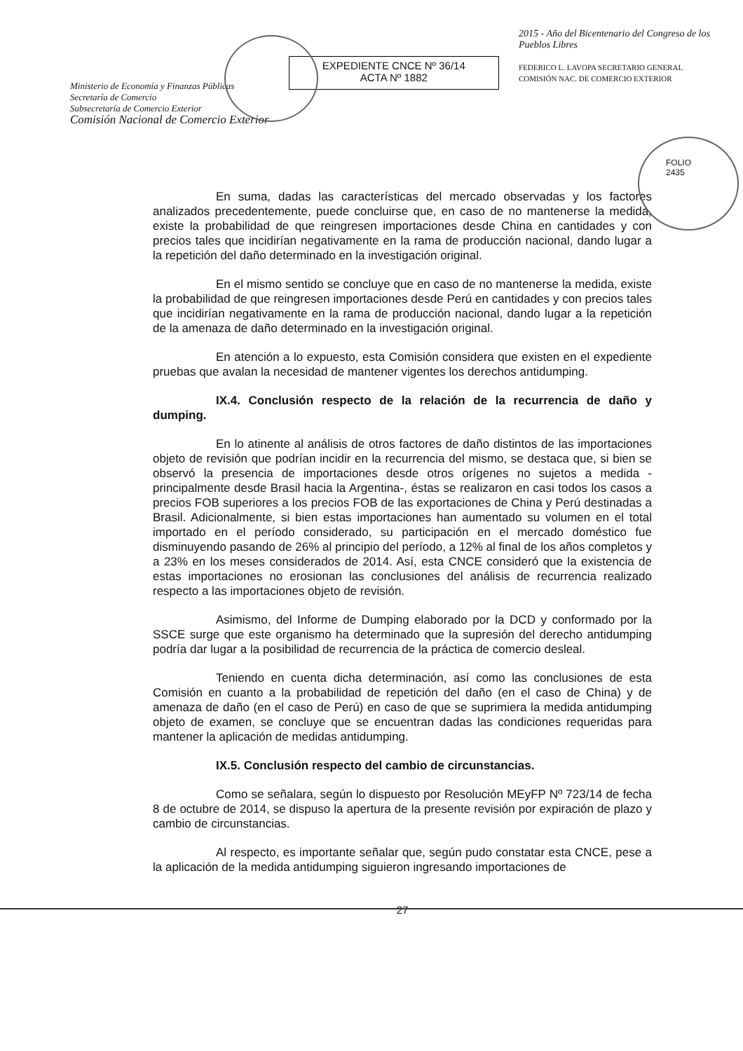Ministerio de Economía y Finanzas Públicas
Secretaría de Comercio
Subsecretaría de Comercio Exterior
Comisión Nacional de Comercio Exterior
EXPEDIENTE CNCE Nº 36/14
ACTA Nº 1882
2015 - Año del Bicentenario del Congreso de los Pueblos Libres
FEDERICO L. LAVOPA SECRETARIO GENERAL COMISIÓN NAC. DE COMERCIO EXTERIOR
FOLIO
2435
En suma, dadas las características del mercado observadas y los factores analizados precedentemente, puede concluirse que, en caso de no mantenerse la medida, existe la probabilidad de que reingresen importaciones desde China en cantidades y con precios tales que incidirían negativamente en la rama de producción nacional, dando lugar a la repetición del daño determinado en la investigación original.
En el mismo sentido se concluye que en caso de no mantenerse la medida, existe la probabilidad de que reingresen importaciones desde Perú en cantidades y con precios tales que incidirían negativamente en la rama de producción nacional, dando lugar a la repetición de la amenaza de daño determinado en la investigación original.
En atención a lo expuesto, esta Comisión considera que existen en el expediente pruebas que avalan la necesidad de mantener vigentes los derechos antidumping.
IX.4. Conclusión respecto de la relación de la recurrencia de daño y dumping.
En lo atinente al análisis de otros factores de daño distintos de las importaciones objeto de revisión que podrían incidir en la recurrencia del mismo, se destaca que, si bien se observó la presencia de importaciones desde otros orígenes no sujetos a medida -principalmente desde Brasil hacia la Argentina-, éstas se realizaron en casi todos los casos a precios FOB superiores a los precios FOB de las exportaciones de China y Perú destinadas a Brasil. Adicionalmente, si bien estas importaciones han aumentado su volumen en el total importado en el período considerado, su participación en el mercado doméstico fue disminuyendo pasando de 26% al principio del período, a 12% al final de los años completos y a 23% en los meses considerados de 2014. Así, esta CNCE consideró que la existencia de estas importaciones no erosionan las conclusiones del análisis de recurrencia realizado respecto a las importaciones objeto de revisión.
Asimismo, del Informe de Dumping elaborado por la DCD y conformado por la SSCE surge que este organismo ha determinado que la supresión del derecho antidumping podría dar lugar a la posibilidad de recurrencia de la práctica de comercio desleal.
Teniendo en cuenta dicha determinación, así como las conclusiones de esta Comisión en cuanto a la probabilidad de repetición del daño (en el caso de China) y de amenaza de daño (en el caso de Perú) en caso de que se suprimiera la medida antidumping objeto de examen, se concluye que se encuentran dadas las condiciones requeridas para mantener la aplicación de medidas antidumping.
IX.5. Conclusión respecto del cambio de circunstancias.
Como se señalara, según lo dispuesto por Resolución MEyFP Nº 723/14 de fecha 8 de octubre de 2014, se dispuso la apertura de la presente revisión por expiración de plazo y cambio de circunstancias.
Al respecto, es importante señalar que, según pudo constatar esta CNCE, pese a la aplicación de la medida antidumping siguieron ingresando importaciones de
27